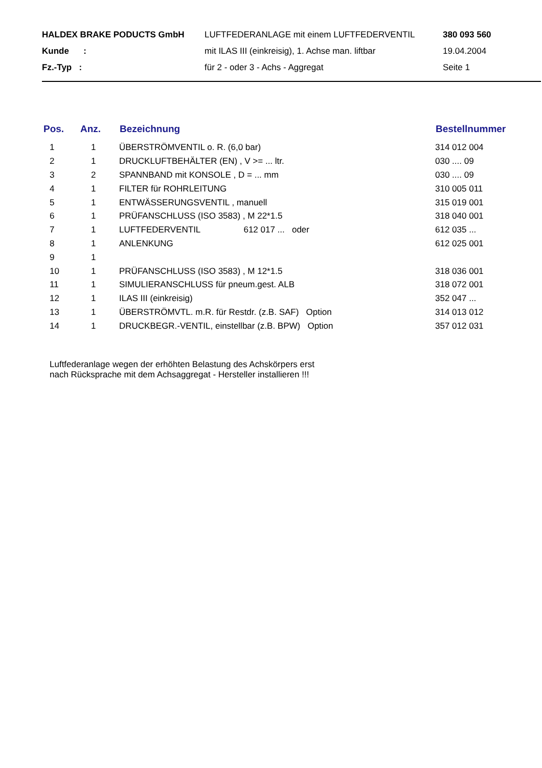| HALDEX BRAKE PODUCTS GmbH | LUFTFEDERANLAGE mit einem LUFTFEDERVENTIL | 380 093 560 |
| Kunde : | mit ILAS III (einkreisig), 1. Achse man. liftbar | 19.04.2004 |
| Fz.-Typ : | für 2 - oder 3 - Achs - Aggregat | Seite 1 |
| Pos. | Anz. | Bezeichnung | Bestellnummer |
| --- | --- | --- | --- |
| 1 | 1 | ÜBERSTRÖMVENTIL o. R. (6,0 bar) | 314 012 004 |
| 2 | 1 | DRUCKLUFTBEHÄLTER (EN) , V >= ... ltr. | 030 .... 09 |
| 3 | 2 | SPANNBAND mit KONSOLE , D = ... mm | 030 .... 09 |
| 4 | 1 | FILTER für ROHRLEITUNG | 310 005 011 |
| 5 | 1 | ENTWÄSSERUNGSVENTIL , manuell | 315 019 001 |
| 6 | 1 | PRÜFANSCHLUSS (ISO 3583) , M 22*1.5 | 318 040 001 |
| 7 | 1 | LUFTFEDERVENTIL 612 017 ... oder | 612 035 ... |
| 8 | 1 | ANLENKUNG | 612 025 001 |
| 9 | 1 | | |
| 10 | 1 | PRÜFANSCHLUSS (ISO 3583) , M 12*1.5 | 318 036 001 |
| 11 | 1 | SIMULIERANSCHLUSS für pneum.gest. ALB | 318 072 001 |
| 12 | 1 | ILAS III (einkreisig) | 352 047 ... |
| 13 | 1 | ÜBERSTRÖMVTL. m.R. für Restdr. (z.B. SAF) Option | 314 013 012 |
| 14 | 1 | DRUCKBEGR.-VENTIL, einstellbar (z.B. BPW) Option | 357 012 031 |
Luftfederanlage wegen der erhöhten Belastung des Achskörpers erst
nach Rücksprache mit dem Achsaggregat - Hersteller installieren !!!